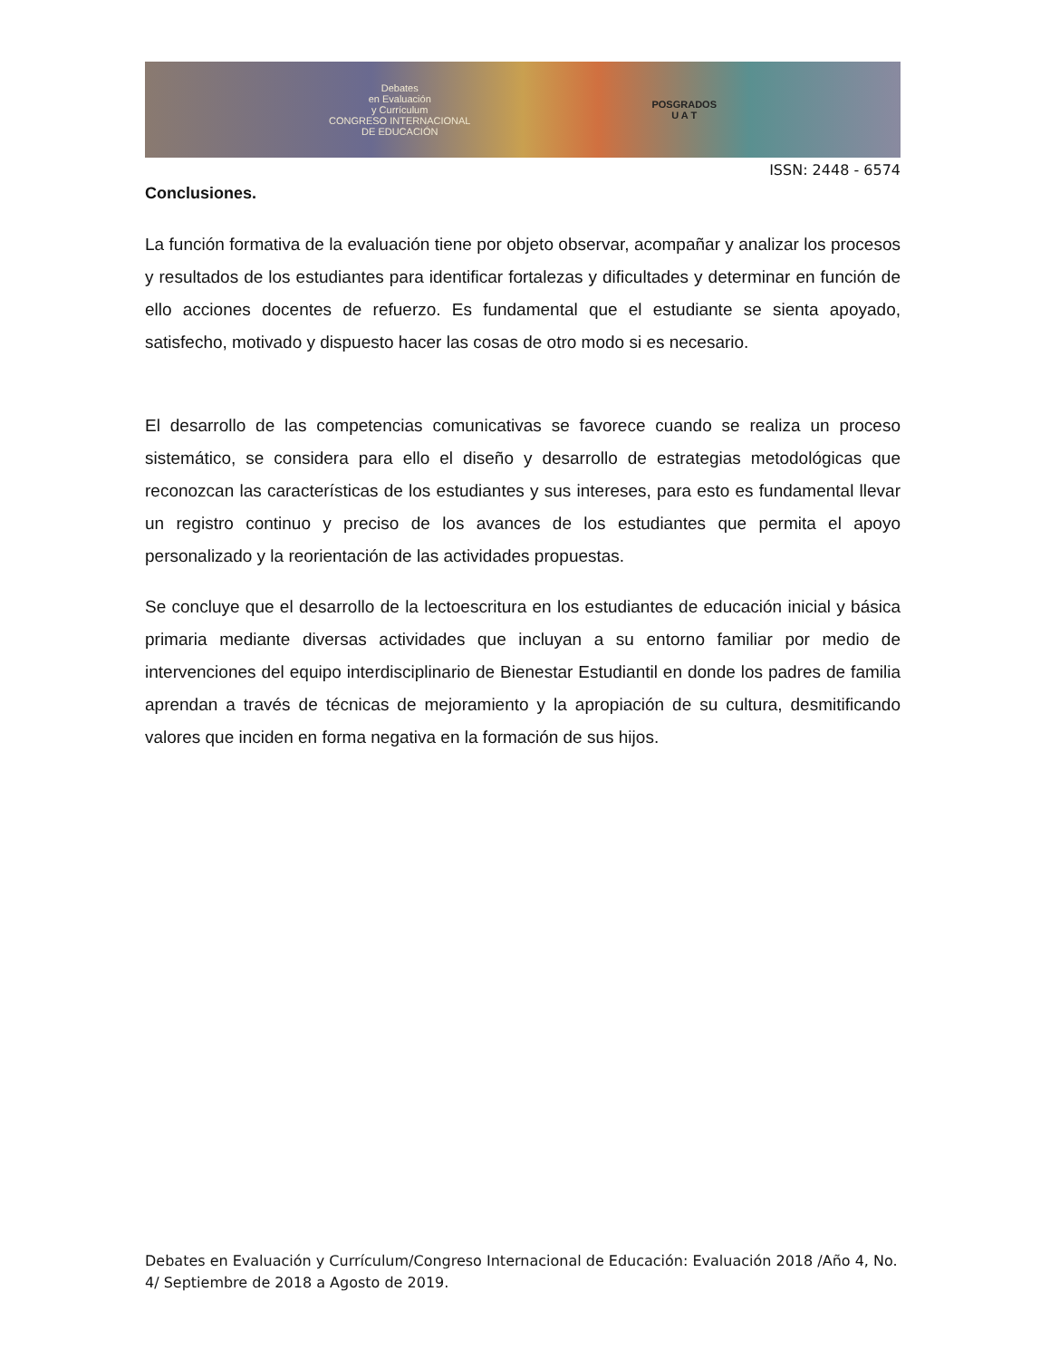Debates
en Evaluación
y Currículum
CONGRESO INTERNACIONAL
DE EDUCACIÓN
POSGRADOS
U A T
ISSN: 2448 - 6574
Conclusiones.
La función formativa de la evaluación tiene por objeto observar, acompañar y analizar los procesos y resultados de los estudiantes para identificar fortalezas y dificultades y determinar en función de ello acciones docentes de refuerzo. Es fundamental que el estudiante se sienta apoyado, satisfecho, motivado y dispuesto hacer las cosas de otro modo si es necesario.
El desarrollo de las competencias comunicativas se favorece cuando se realiza un proceso sistemático, se considera para ello el diseño y desarrollo de estrategias metodológicas que reconozcan las características de los estudiantes y sus intereses, para esto es fundamental llevar un registro continuo y preciso de los avances de los estudiantes que permita el apoyo personalizado y la reorientación de las actividades propuestas.
Se concluye que el desarrollo de la lectoescritura en los estudiantes de educación inicial y básica primaria mediante diversas actividades que incluyan a su entorno familiar por medio de intervenciones del equipo interdisciplinario de Bienestar Estudiantil en donde los padres de familia aprendan a través de técnicas de mejoramiento y la apropiación de su cultura, desmitificando valores que inciden en forma negativa en la formación de sus hijos.
Debates en Evaluación y Currículum/Congreso Internacional de Educación: Evaluación 2018 /Año 4, No. 4/ Septiembre de 2018 a Agosto de 2019.